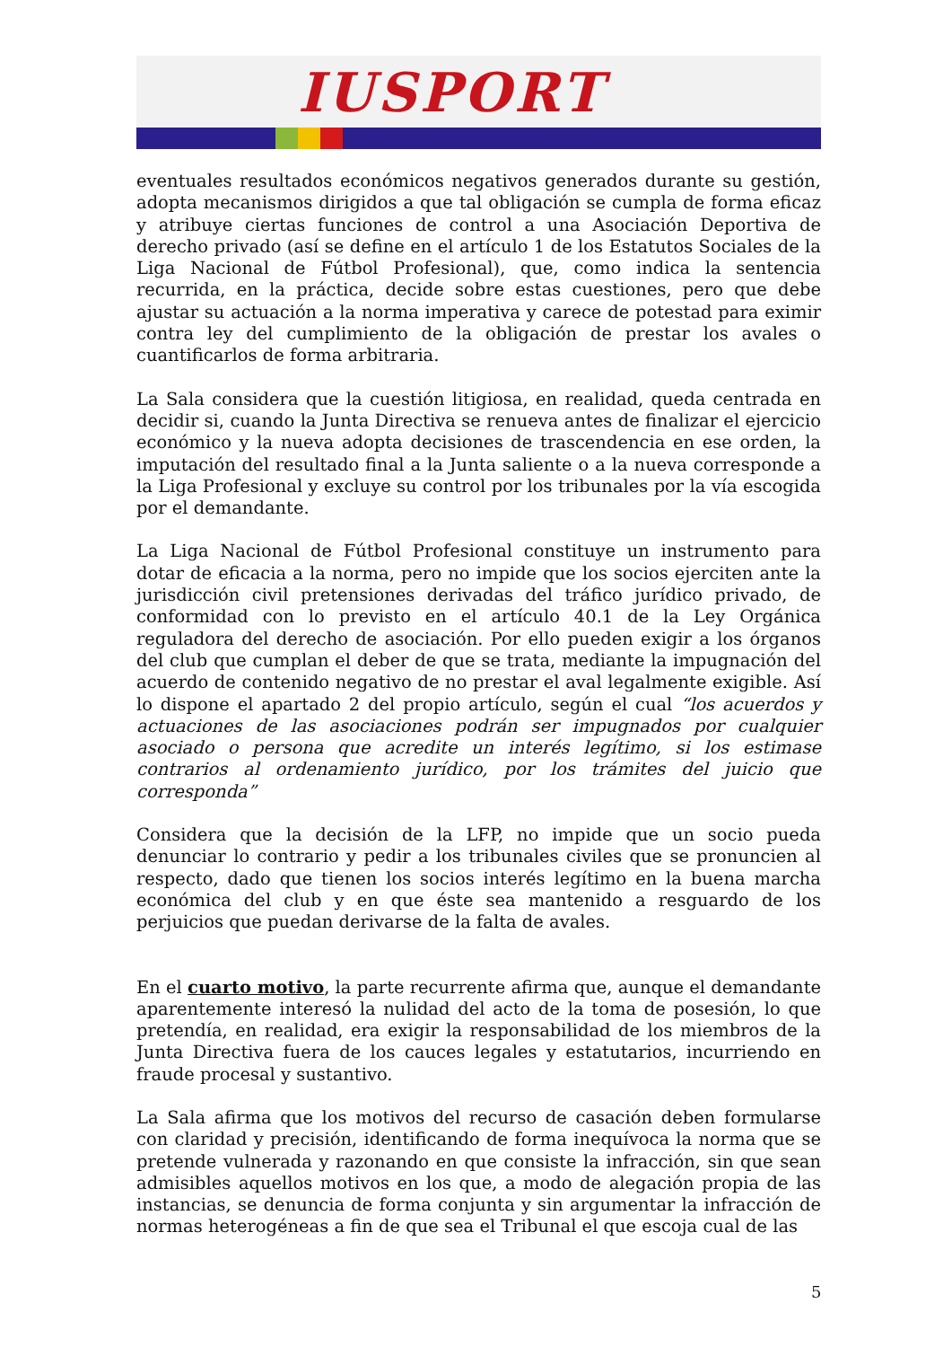IUSPORT
eventuales resultados económicos negativos generados durante su gestión, adopta mecanismos dirigidos a que tal obligación se cumpla de forma eficaz y atribuye ciertas funciones de control a una Asociación Deportiva de derecho privado (así se define en el artículo 1 de los Estatutos Sociales de la Liga Nacional de Fútbol Profesional), que, como indica la sentencia recurrida, en la práctica, decide sobre estas cuestiones, pero que debe ajustar su actuación a la norma imperativa y carece de potestad para eximir contra ley del cumplimiento de la obligación de prestar los avales o cuantificarlos de forma arbitraria.
La Sala considera que la cuestión litigiosa, en realidad, queda centrada en decidir si, cuando la Junta Directiva se renueva antes de finalizar el ejercicio económico y la nueva adopta decisiones de trascendencia en ese orden, la imputación del resultado final a la Junta saliente o a la nueva corresponde a la Liga Profesional y excluye su control por los tribunales por la vía escogida por el demandante.
La Liga Nacional de Fútbol Profesional constituye un instrumento para dotar de eficacia a la norma, pero no impide que los socios ejerciten ante la jurisdicción civil pretensiones derivadas del tráfico jurídico privado, de conformidad con lo previsto en el artículo 40.1 de la Ley Orgánica reguladora del derecho de asociación. Por ello pueden exigir a los órganos del club que cumplan el deber de que se trata, mediante la impugnación del acuerdo de contenido negativo de no prestar el aval legalmente exigible. Así lo dispone el apartado 2 del propio artículo, según el cual “los acuerdos y actuaciones de las asociaciones podrán ser impugnados por cualquier asociado o persona que acredite un interés legítimo, si los estimase contrarios al ordenamiento jurídico, por los trámites del juicio que corresponda”
Considera que la decisión de la LFP, no impide que un socio pueda denunciar lo contrario y pedir a los tribunales civiles que se pronuncien al respecto, dado que tienen los socios interés legítimo en la buena marcha económica del club y en que éste sea mantenido a resguardo de los perjuicios que puedan derivarse de la falta de avales.
En el cuarto motivo, la parte recurrente afirma que, aunque el demandante aparentemente interesó la nulidad del acto de la toma de posesión, lo que pretendía, en realidad, era exigir la responsabilidad de los miembros de la Junta Directiva fuera de los cauces legales y estatutarios, incurriendo en fraude procesal y sustantivo.
La Sala afirma que los motivos del recurso de casación deben formularse con claridad y precisión, identificando de forma inequívoca la norma que se pretende vulnerada y razonando en que consiste la infracción, sin que sean admisibles aquellos motivos en los que, a modo de alegación propia de las instancias, se denuncia de forma conjunta y sin argumentar la infracción de normas heterogéneas a fin de que sea el Tribunal el que escoja cual de las
5